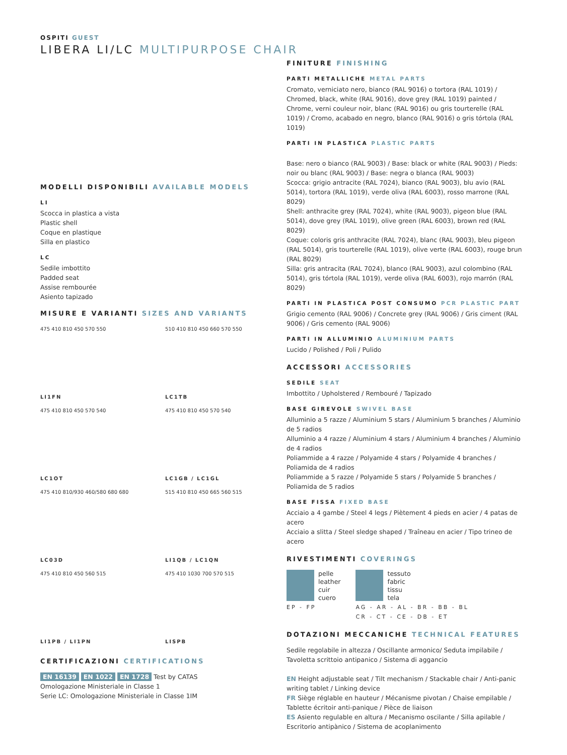OSPITI GUEST
LIBERA LI/LC MULTIPURPOSE CHAIR
MODELLI DISPONIBILI AVAILABLE MODELS
LI
Scocca in plastica a vista
Plastic shell
Coque en plastique
Silla en plastico
LC
Sedile imbottito
Padded seat
Assise rembourée
Asiento tapizado
MISURE E VARIANTI SIZES AND VARIANTS
475 410 810 450 570 550
LI1FN
510 410 810 450 660 570 550
LC1TB
475 410 810 450 570 540
LC1OT
475 410 810 450 570 540
LC1GB / LC1GL
475 410 810/930 460/580 680 680
LC03D
515 410 810 450 665 560 515
LI1QB / LC1QN
475 410 810 450 560 515
LI1PB / LI1PN
475 410 1030 700 570 515
LISPB
CERTIFICAZIONI CERTIFICATIONS
EN 16139 EN 1022 EN 1728 Test by CATAS
Omologazione Ministeriale in Classe 1
Serie LC: Omologazione Ministeriale in Classe 1IM
FINITURE FINISHING
PARTI METALLICHE METAL PARTS
Cromato, verniciato nero, bianco (RAL 9016) o tortora (RAL 1019) / Chromed, black, white (RAL 9016), dove grey (RAL 1019) painted / Chrome, verni couleur noir, blanc (RAL 9016) ou gris tourterelle (RAL 1019) / Cromo, acabado en negro, blanco (RAL 9016) o gris tórtola (RAL 1019)
PARTI IN PLASTICA PLASTIC PARTS
Base: nero o bianco (RAL 9003) / Base: black or white (RAL 9003) / Pieds: noir ou blanc (RAL 9003) / Base: negra o blanca (RAL 9003)
Scocca: grigio antracite (RAL 7024), bianco (RAL 9003), blu avio (RAL 5014), tortora (RAL 1019), verde oliva (RAL 6003), rosso marrone (RAL 8029)
Shell: anthracite grey (RAL 7024), white (RAL 9003), pigeon blue (RAL 5014), dove grey (RAL 1019), olive green (RAL 6003), brown red (RAL 8029)
Coque: coloris gris anthracite (RAL 7024), blanc (RAL 9003), bleu pigeon (RAL 5014), gris tourterelle (RAL 1019), olive verte (RAL 6003), rouge brun (RAL 8029)
Silla: gris antracita (RAL 7024), blanco (RAL 9003), azul colombino (RAL 5014), gris tórtola (RAL 1019), verde oliva (RAL 6003), rojo marrón (RAL 8029)
PARTI IN PLASTICA POST CONSUMO PCR PLASTIC PART
Grigio cemento (RAL 9006) / Concrete grey (RAL 9006) / Gris ciment (RAL 9006) / Gris cemento (RAL 9006)
PARTI IN ALLUMINIO ALUMINIUM PARTS
Lucido / Polished / Poli / Pulido
ACCESSORI ACCESSORIES
SEDILE SEAT
Imbottito / Upholstered / Rembouré / Tapizado
BASE GIREVOLE SWIVEL BASE
Alluminio a 5 razze / Aluminium 5 stars / Aluminium 5 branches / Aluminio de 5 radios
Alluminio a 4 razze / Aluminium 4 stars / Aluminium 4 branches / Aluminio de 4 radios
Poliammide a 4 razze / Polyamide 4 stars / Polyamide 4 branches / Poliamida de 4 radios
Poliammide a 5 razze / Polyamide 5 stars / Polyamide 5 branches / Poliamida de 5 radios
BASE FISSA FIXED BASE
Acciaio a 4 gambe / Steel 4 legs / Piètement 4 pieds en acier / 4 patas de acero
Acciaio a slitta / Steel sledge shaped / Traîneau en acier / Tipo trineo de acero
RIVESTIMENTI COVERINGS
pelle
leather
cuir
cuero
EP - FP
tessuto
fabric
tissu
tela
AG - AR - AL - BR - BB - BL
CR - CT - CE - DB - ET
DOTAZIONI MECCANICHE TECHNICAL FEATURES
Sedile regolabile in altezza / Oscillante armonico/ Seduta impilabile / Tavoletta scrittoio antipanico / Sistema di aggancio
EN Height adjustable seat / Tilt mechanism / Stackable chair / Anti-panic writing tablet / Linking device
FR Siège réglable en hauteur / Mécanisme pivotan / Chaise empilable / Tablette écritoir anti-panique / Pièce de liaison
ES Asiento regulable en altura / Mecanismo oscilante / Silla apilable / Escritorio antipànico / Sistema de acoplanimento